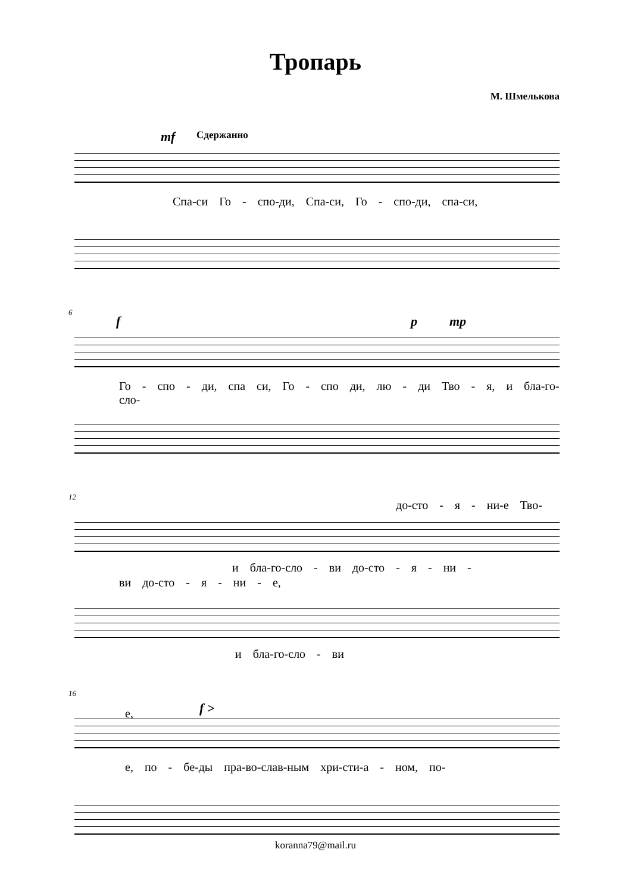Тропарь
М. Шмелькова
mf Сдержанно
Спа-си Го - спо-ди, Спа-си, Го - спо-ди, спа-си,
6
f p mp
Го - спо - ди, спа си, Го - спо ди, лю - ди Тво - я, и бла-го-сло-
12
до-сто - я - ни-е Тво-
и бла-го-сло - ви до-сто - я - ни -
ви до-сто - я - ни - е,
и бла-го-сло - ви
16
е, f >
е, по - бе-ды пра-во-слав-ным хри-сти-а - ном, по-
koranna79@mail.ru